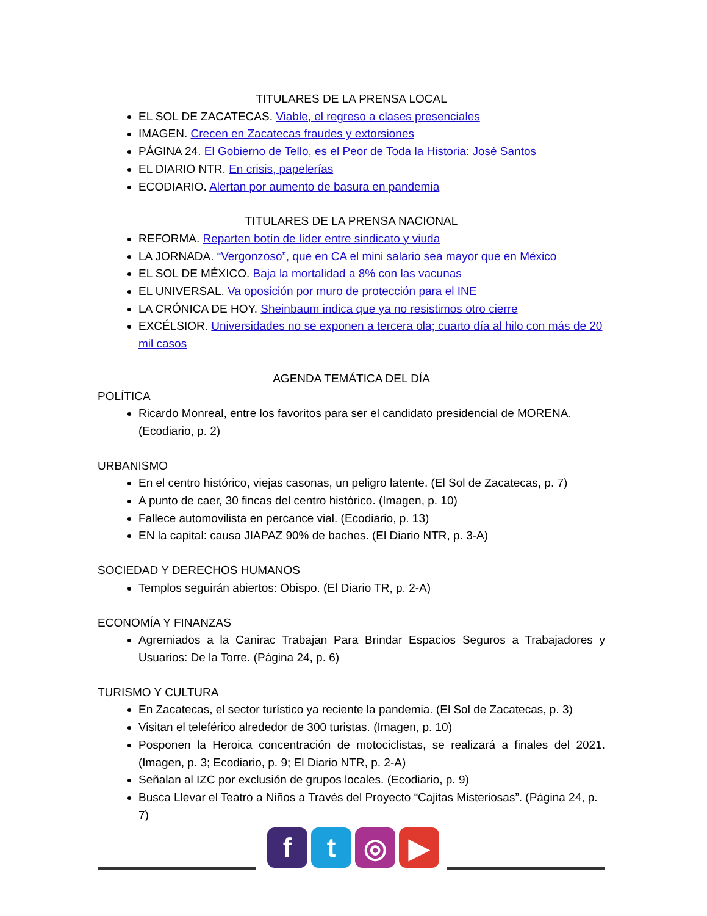TITULARES DE LA PRENSA LOCAL
EL SOL DE ZACATECAS. Viable, el regreso a clases presenciales
IMAGEN. Crecen en Zacatecas fraudes y extorsiones
PÁGINA 24. El Gobierno de Tello, es el Peor de Toda la Historia: José Santos
EL DIARIO NTR. En crisis, papelerías
ECODIARIO. Alertan por aumento de basura en pandemia
TITULARES DE LA PRENSA NACIONAL
REFORMA. Reparten botín de líder entre sindicato y viuda
LA JORNADA. “Vergonzoso”, que en CA el mini salario sea mayor que en México
EL SOL DE MÉXICO. Baja la mortalidad a 8% con las vacunas
EL UNIVERSAL. Va oposición por muro de protección para el INE
LA CRÓNICA DE HOY. Sheinbaum indica que ya no resistimos otro cierre
EXCÉLSIOR. Universidades no se exponen a tercera ola; cuarto día al hilo con más de 20 mil casos
AGENDA TEMÁTICA DEL DÍA
POLÍTICA
Ricardo Monreal, entre los favoritos para ser el candidato presidencial de MORENA. (Ecodiario, p. 2)
URBANISMO
En el centro histórico, viejas casonas, un peligro latente. (El Sol de Zacatecas, p. 7)
A punto de caer, 30 fincas del centro histórico. (Imagen, p. 10)
Fallece automovilista en percance vial. (Ecodiario, p. 13)
EN la capital: causa JIAPAZ 90% de baches. (El Diario NTR, p. 3-A)
SOCIEDAD Y DERECHOS HUMANOS
Templos seguirán abiertos: Obispo. (El Diario TR, p. 2-A)
ECONOMÍA Y FINANZAS
Agremiados a la Canirac Trabajan Para Brindar Espacios Seguros a Trabajadores y Usuarios: De la Torre. (Página 24, p. 6)
TURISMO Y CULTURA
En Zacatecas, el sector turístico ya reciente la pandemia. (El Sol de Zacatecas, p. 3)
Visitan el teleférico alrededor de 300 turistas. (Imagen, p. 10)
Posponen la Heroica concentración de motociclistas, se realizará a finales del 2021. (Imagen, p. 3; Ecodiario, p. 9; El Diario NTR, p. 2-A)
Señalan al IZC por exclusión de grupos locales. (Ecodiario, p. 9)
Busca Llevar el Teatro a Niños a Través del Proyecto “Cajitas Misteriosas”. (Página 24, p. 7)
ft ◎ ▶